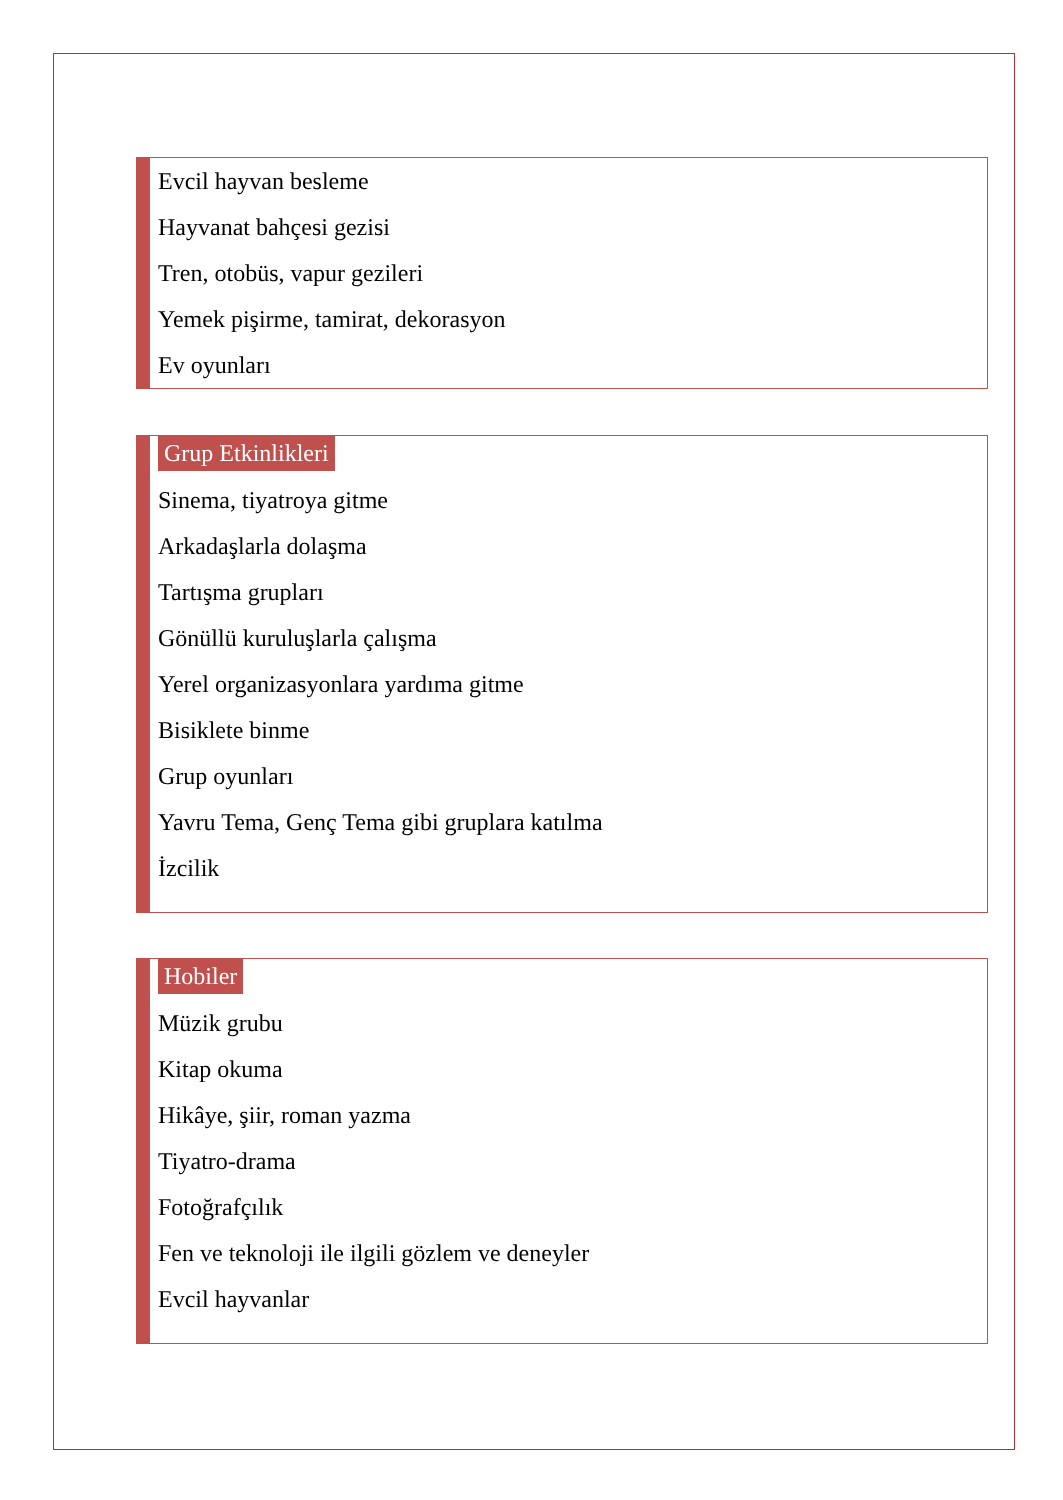Evcil hayvan besleme
Hayvanat bahçesi gezisi
Tren, otobüs, vapur gezileri
Yemek pişirme, tamirat, dekorasyon
Ev oyunları
Grup Etkinlikleri
Sinema, tiyatroya gitme
Arkadaşlarla dolaşma
Tartışma grupları
Gönüllü kuruluşlarla çalışma
Yerel organizasyonlara yardıma gitme
Bisiklete binme
Grup oyunları
Yavru Tema, Genç Tema gibi gruplara katılma
İzcilik
Hobiler
Müzik grubu
Kitap okuma
Hikâye, şiir, roman yazma
Tiyatro-drama
Fotoğrafçılık
Fen ve teknoloji ile ilgili gözlem ve deneyler
Evcil hayvanlar